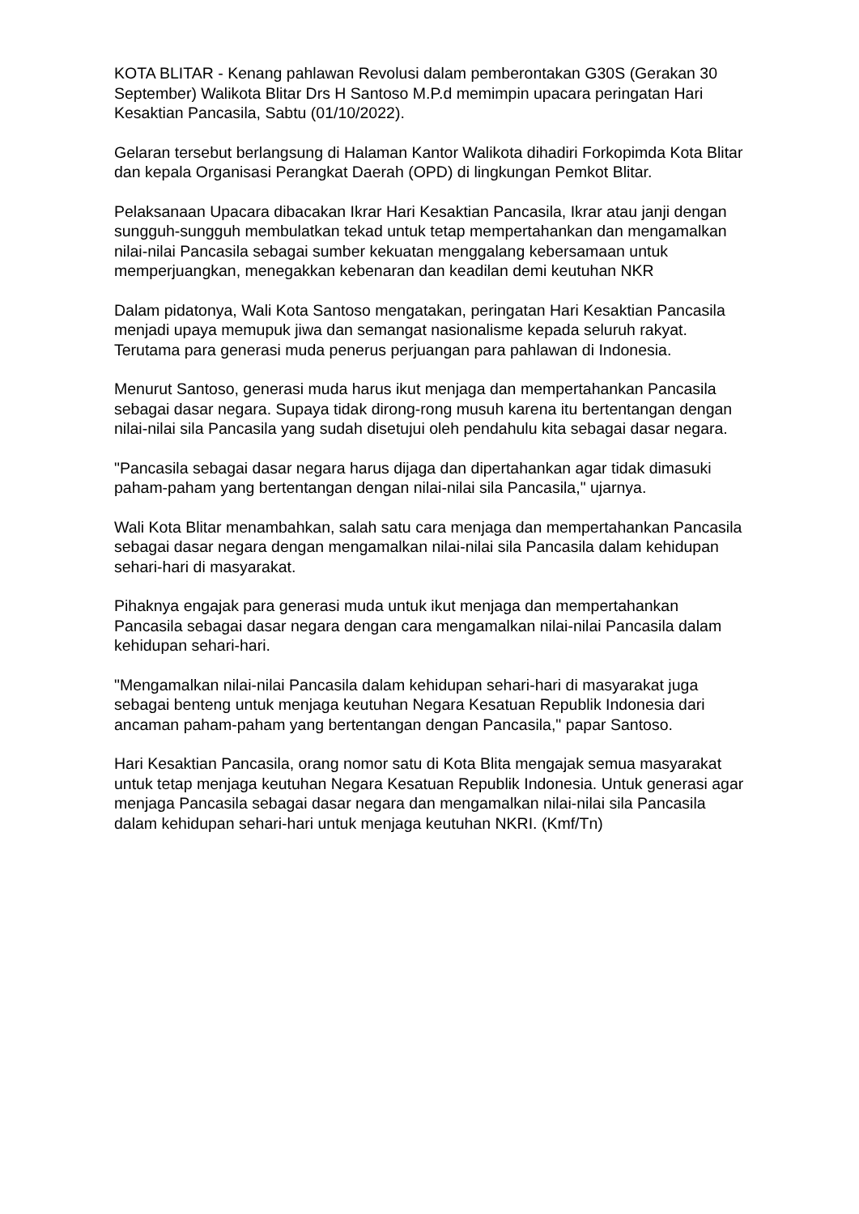KOTA BLITAR - Kenang pahlawan Revolusi dalam pemberontakan G30S (Gerakan 30 September) Walikota Blitar Drs H Santoso M.P.d memimpin upacara peringatan Hari Kesaktian Pancasila, Sabtu (01/10/2022).
Gelaran tersebut berlangsung di Halaman Kantor Walikota dihadiri Forkopimda Kota Blitar dan kepala Organisasi Perangkat Daerah (OPD) di lingkungan Pemkot Blitar.
Pelaksanaan Upacara dibacakan Ikrar Hari Kesaktian Pancasila, Ikrar atau janji dengan sungguh-sungguh membulatkan tekad untuk tetap mempertahankan dan mengamalkan nilai-nilai Pancasila sebagai sumber kekuatan menggalang kebersamaan untuk memperjuangkan, menegakkan kebenaran dan keadilan demi keutuhan NKR
Dalam pidatonya, Wali Kota Santoso mengatakan, peringatan Hari Kesaktian Pancasila menjadi upaya memupuk jiwa dan semangat nasionalisme kepada seluruh rakyat. Terutama para generasi muda penerus perjuangan para pahlawan di Indonesia.
Menurut Santoso, generasi muda harus ikut menjaga dan mempertahankan Pancasila sebagai dasar negara. Supaya tidak dirong-rong musuh karena itu bertentangan dengan nilai-nilai sila Pancasila yang sudah disetujui oleh pendahulu kita sebagai dasar negara.
"Pancasila sebagai dasar negara harus dijaga dan dipertahankan agar tidak dimasuki paham-paham yang bertentangan dengan nilai-nilai sila Pancasila," ujarnya.
Wali Kota Blitar menambahkan, salah satu cara menjaga dan mempertahankan Pancasila sebagai dasar negara dengan mengamalkan nilai-nilai sila Pancasila dalam kehidupan sehari-hari di masyarakat.
Pihaknya engajak para generasi muda untuk ikut menjaga dan mempertahankan Pancasila sebagai dasar negara dengan cara mengamalkan nilai-nilai Pancasila dalam kehidupan sehari-hari.
"Mengamalkan nilai-nilai Pancasila dalam kehidupan sehari-hari di masyarakat juga sebagai benteng untuk menjaga keutuhan Negara Kesatuan Republik Indonesia dari ancaman paham-paham yang bertentangan dengan Pancasila," papar Santoso.
Hari Kesaktian Pancasila, orang nomor satu di Kota Blita mengajak semua masyarakat untuk tetap menjaga keutuhan Negara Kesatuan Republik Indonesia. Untuk generasi agar menjaga Pancasila sebagai dasar negara dan mengamalkan nilai-nilai sila Pancasila dalam kehidupan sehari-hari untuk menjaga keutuhan NKRI. (Kmf/Tn)